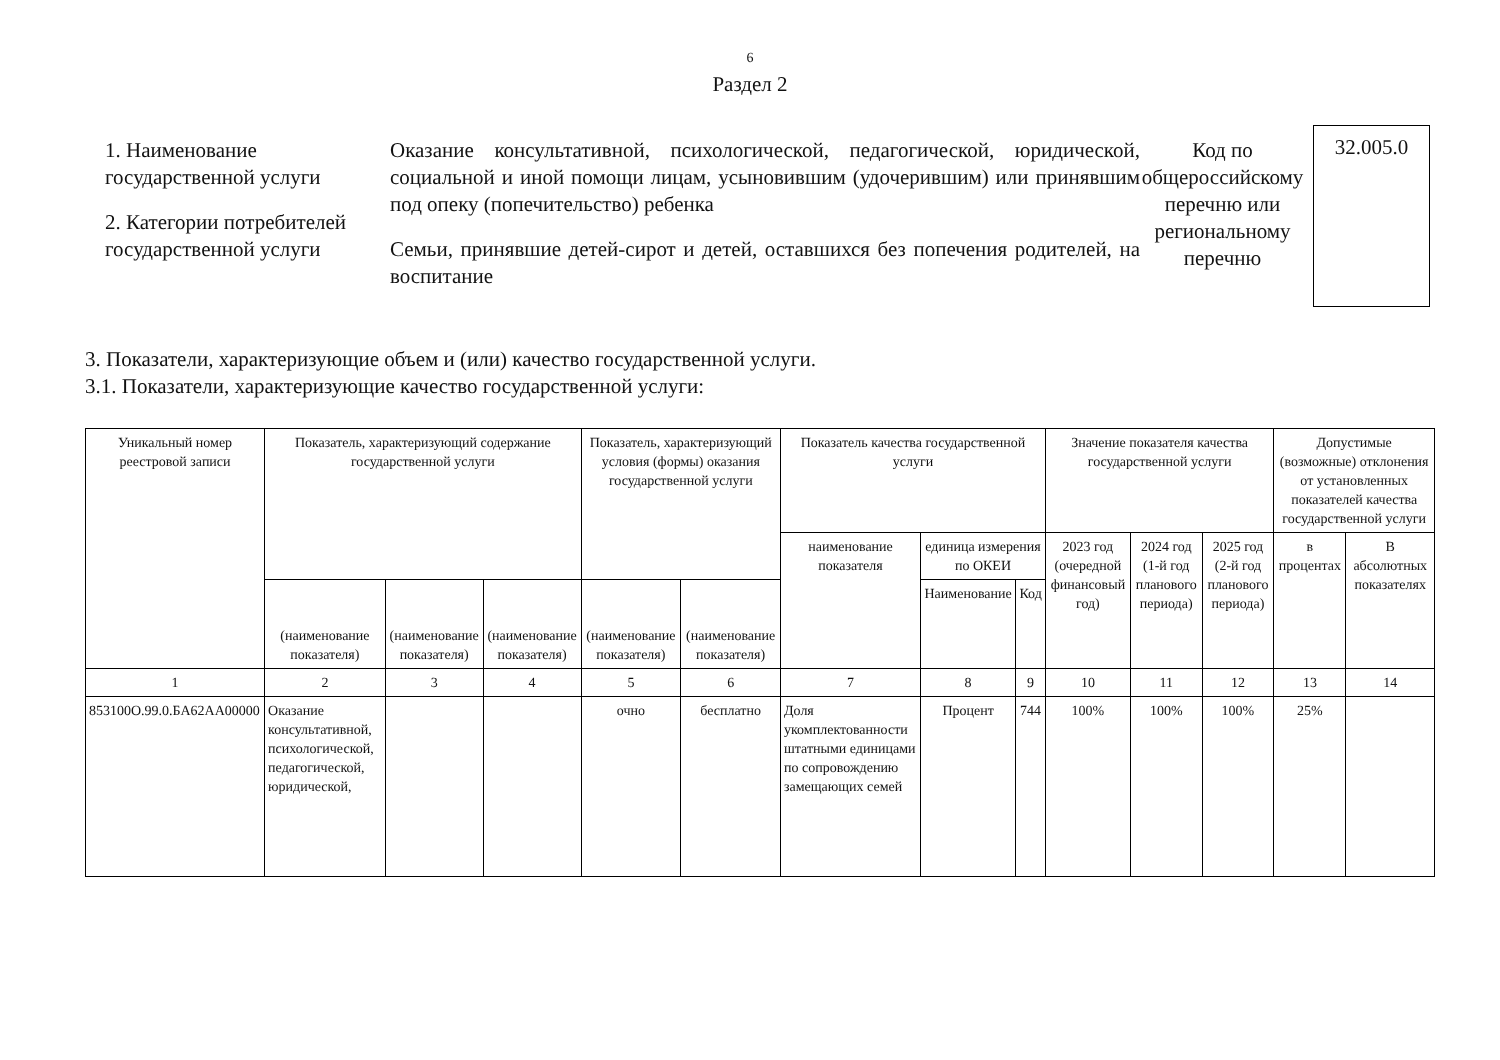6
Раздел 2
1. Наименование государственной услуги
2. Категории потребителей государственной услуги
Оказание консультативной, психологической, педагогической, юридической, социальной и иной помощи лицам, усыновившим (удочерившим) или принявшим под опеку (попечительство) ребенка
Семьи, принявшие детей-сирот и детей, оставшихся без попечения родителей, на воспитание
Код по общероссийскому перечню или региональному перечню
32.005.0
3. Показатели, характеризующие объем и (или) качество государственной услуги.
3.1. Показатели, характеризующие качество государственной услуги:
| Уникальный номер реестровой записи | Показатель, характеризующий содержание государственной услуги | | | Показатель, характеризующий условия (формы) оказания государственной услуги | | Показатель качества государственной услуги | | | Значение показателя качества государственной услуги | | | Допустимые (возможные) отклонения от установленных показателей качества государственной услуги | |
| --- | --- | --- | --- | --- | --- | --- | --- | --- | --- | --- | --- | --- | --- |
| | | | | | | наименование показателя | единица измерения по ОКЕИ | | 2023 год (очередной финансовый год) | 2024 год (1-й год планового периода) | 2025 год (2-й год планового периода) | в процентах | В абсолютных показателях |
| | | | | | | | Наименование | Код | | | | | |
| | (наименование показателя) | (наименование показателя) | (наименование показателя) | (наименование показателя) | (наименование показателя) | | | | | | | | |
| 1 | 2 | 3 | 4 | 5 | 6 | 7 | 8 | 9 | 10 | 11 | 12 | 13 | 14 |
| 853100О.99.0.БА62АА00000 | Оказание консультативной, психологической, педагогической, юридической, | | | очно | бесплатно | Доля укомплектованности штатными единицами по сопровождению замещающих семей | Процент | 744 | 100% | 100% | 100% | 25% | |